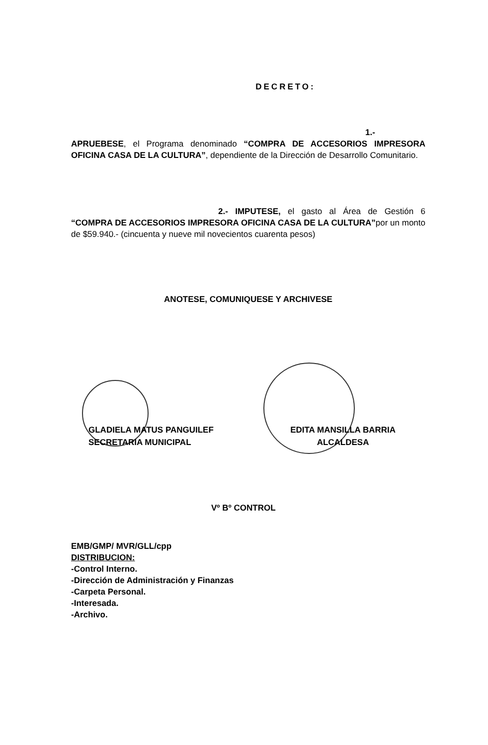DECRETO:
1.-APRUEBESE, el Programa denominado “COMPRA DE ACCESORIOS IMPRESORA OFICINA CASA DE LA CULTURA”, dependiente de la Dirección de Desarrollo Comunitario.
2.- IMPUTESE, el gasto al Área de Gestión 6 “COMPRA DE ACCESORIOS IMPRESORA OFICINA CASA DE LA CULTURA”por un monto de $59.940.- (cincuenta y nueve mil novecientos cuarenta pesos)
ANOTESE, COMUNIQUESE Y ARCHIVESE
GLADIELA MATUS PANGUILEF
SECRETARIA MUNICIPAL
EDITA MANSILLA BARRIA
ALCALDESA
Vº Bº CONTROL
EMB/GMP/ MVR/GLL/cpp
DISTRIBUCION:
-Control Interno.
-Dirección de Administración y Finanzas
-Carpeta Personal.
-Interesada.
-Archivo.